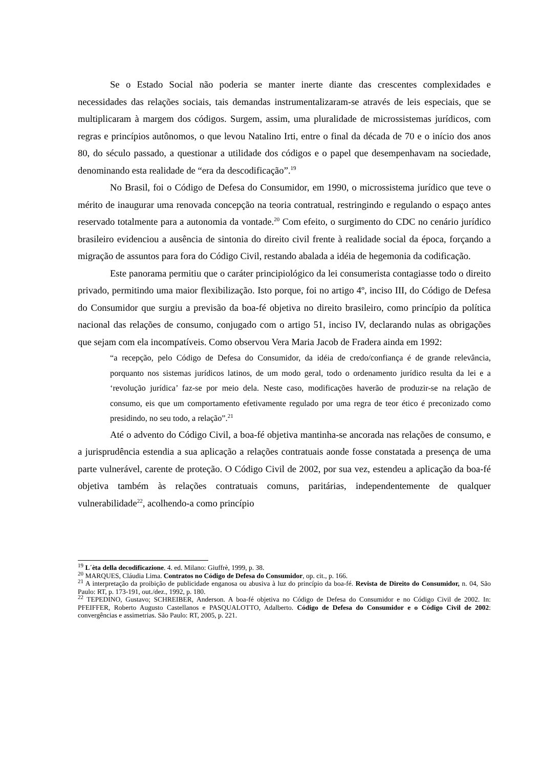Se o Estado Social não poderia se manter inerte diante das crescentes complexidades e necessidades das relações sociais, tais demandas instrumentalizaram-se através de leis especiais, que se multiplicaram à margem dos códigos. Surgem, assim, uma pluralidade de microssistemas jurídicos, com regras e princípios autônomos, o que levou Natalino Irti, entre o final da década de 70 e o início dos anos 80, do século passado, a questionar a utilidade dos códigos e o papel que desempenhavam na sociedade, denominando esta realidade de “era da descodificação”.<sup>19</sup>
No Brasil, foi o Código de Defesa do Consumidor, em 1990, o microssistema jurídico que teve o mérito de inaugurar uma renovada concepção na teoria contratual, restringindo e regulando o espaço antes reservado totalmente para a autonomia da vontade.<sup>20</sup> Com efeito, o surgimento do CDC no cenário jurídico brasileiro evidenciou a ausência de sintonia do direito civil frente à realidade social da época, forçando a migração de assuntos para fora do Código Civil, restando abalada a idéia de hegemonia da codificação.
Este panorama permitiu que o caráter principiológico da lei consumerista contagiasse todo o direito privado, permitindo uma maior flexibilização. Isto porque, foi no artigo 4º, inciso III, do Código de Defesa do Consumidor que surgiu a previsão da boa-fé objetiva no direito brasileiro, como princípio da política nacional das relações de consumo, conjugado com o artigo 51, inciso IV, declarando nulas as obrigações que sejam com ela incompatíveis. Como observou Vera Maria Jacob de Fradera ainda em 1992:
“a recepção, pelo Código de Defesa do Consumidor, da idéia de credo/confiança é de grande relevância, porquanto nos sistemas jurídicos latinos, de um modo geral, todo o ordenamento jurídico resulta da lei e a ‘revolução jurídica’ faz-se por meio dela. Neste caso, modificações haverão de produzir-se na relação de consumo, eis que um comportamento efetivamente regulado por uma regra de teor ético é preconizado como presidindo, no seu todo, a relação”.<sup>21</sup>
Até o advento do Código Civil, a boa-fé objetiva mantinha-se ancorada nas relações de consumo, e a jurisprudência estendia a sua aplicação a relações contratuais aonde fosse constatada a presença de uma parte vulnerável, carente de proteção. O Código Civil de 2002, por sua vez, estendeu a aplicação da boa-fé objetiva também às relações contratuais comuns, paritárias, independentemente de qualquer vulnerabilidade<sup>22</sup>, acolhendo-a como princípio
<sup>19</sup> L´èta della decodificazione. 4. ed. Milano: Giuffrè, 1999, p. 38.
<sup>20</sup> MARQUES, Cláudia Lima. Contratos no Código de Defesa do Consumidor, op. cit., p. 166.
<sup>21</sup> A interpretação da proibição de publicidade enganosa ou abusiva à luz do princípio da boa-fé. Revista de Direito do Consumidor, n. 04, São Paulo: RT, p. 173-191, out./dez., 1992, p. 180.
<sup>22</sup> TEPEDINO, Gustavo; SCHREIBER, Anderson. A boa-fé objetiva no Código de Defesa do Consumidor e no Código Civil de 2002. In: PFEIFFER, Roberto Augusto Castellanos e PASQUALOTTO, Adalberto. Código de Defesa do Consumidor e o Código Civil de 2002: convergências e assimetrias. São Paulo: RT, 2005, p. 221.